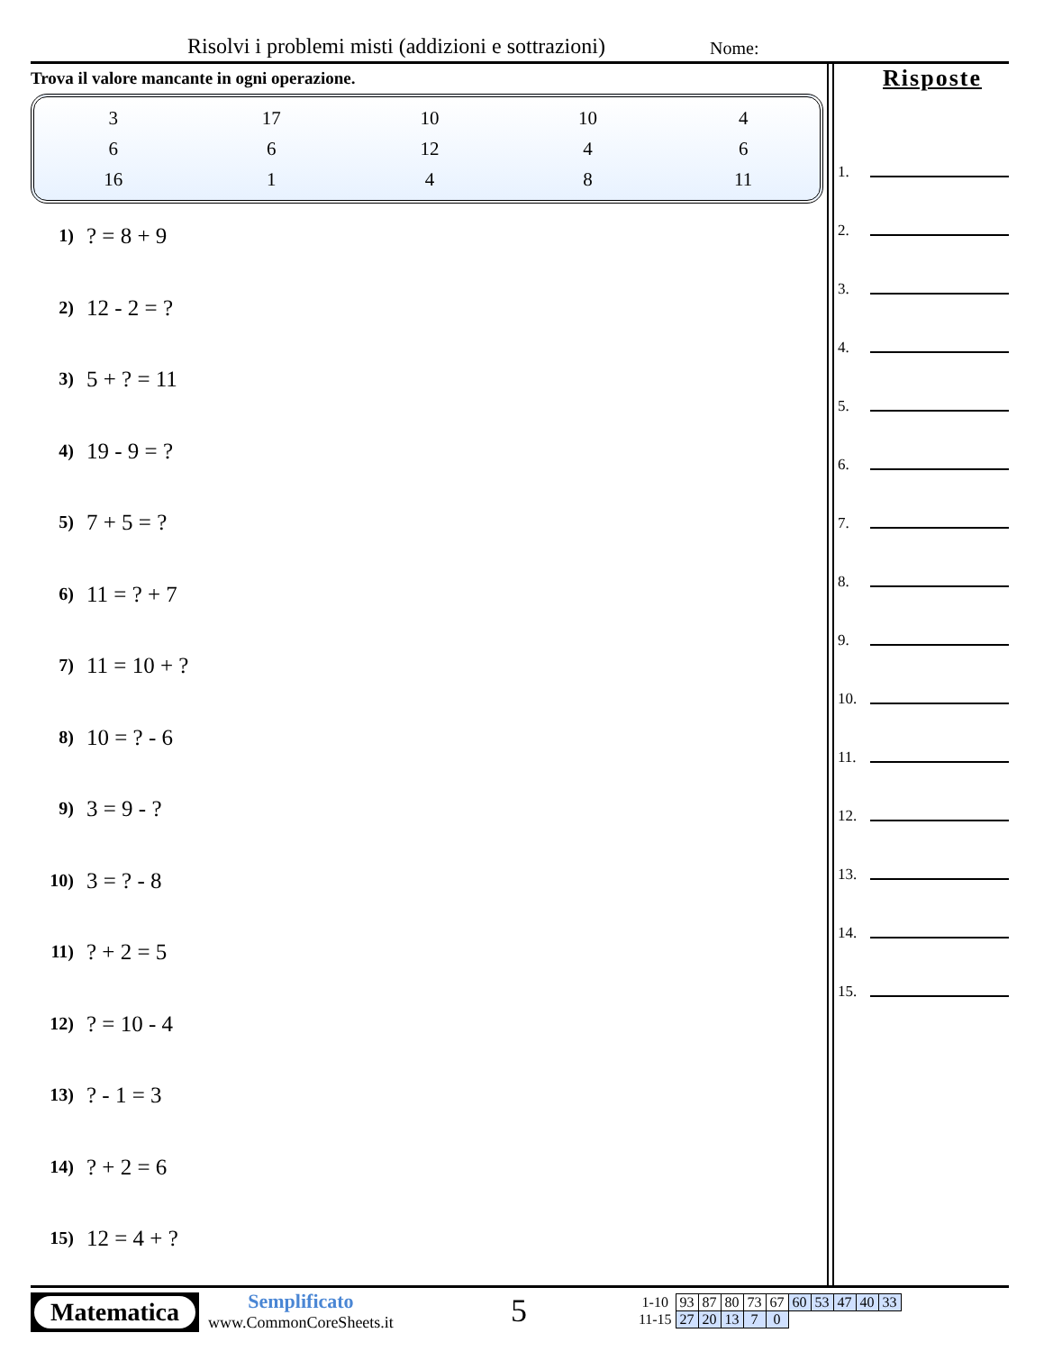Risolvi i problemi misti (addizioni e sottrazioni)
Nome:
Trova il valore mancante in ogni operazione.
| 3 | 17 | 10 | 10 | 4 |
| 6 | 6 | 12 | 4 | 6 |
| 16 | 1 | 4 | 8 | 11 |
1)? = 8 + 9
2) 12 - 2 = ?
3) 5 + ? = 11
4) 19 - 9 = ?
5) 7 + 5 = ?
6) 11 = ? + 7
7) 11 = 10 + ?
8) 10 = ? - 6
9) 3 = 9 - ?
10) 3 = ? - 8
11)? + 2 = 5
12)? = 10 - 4
13)? - 1 = 3
14)? + 2 = 6
15) 12 = 4 + ?
Risposte
1.
2.
3.
4.
5.
6.
7.
8.
9.
10.
11.
12.
13.
14.
15.
Matematica
Semplificato
www.CommonCoreSheets.it
5
| 1-10 | 93 | 87 | 80 | 73 | 67 | 60 | 53 | 47 | 40 | 33 |
| 11-15 | 27 | 20 | 13 | 7 | 0 | | | | | |